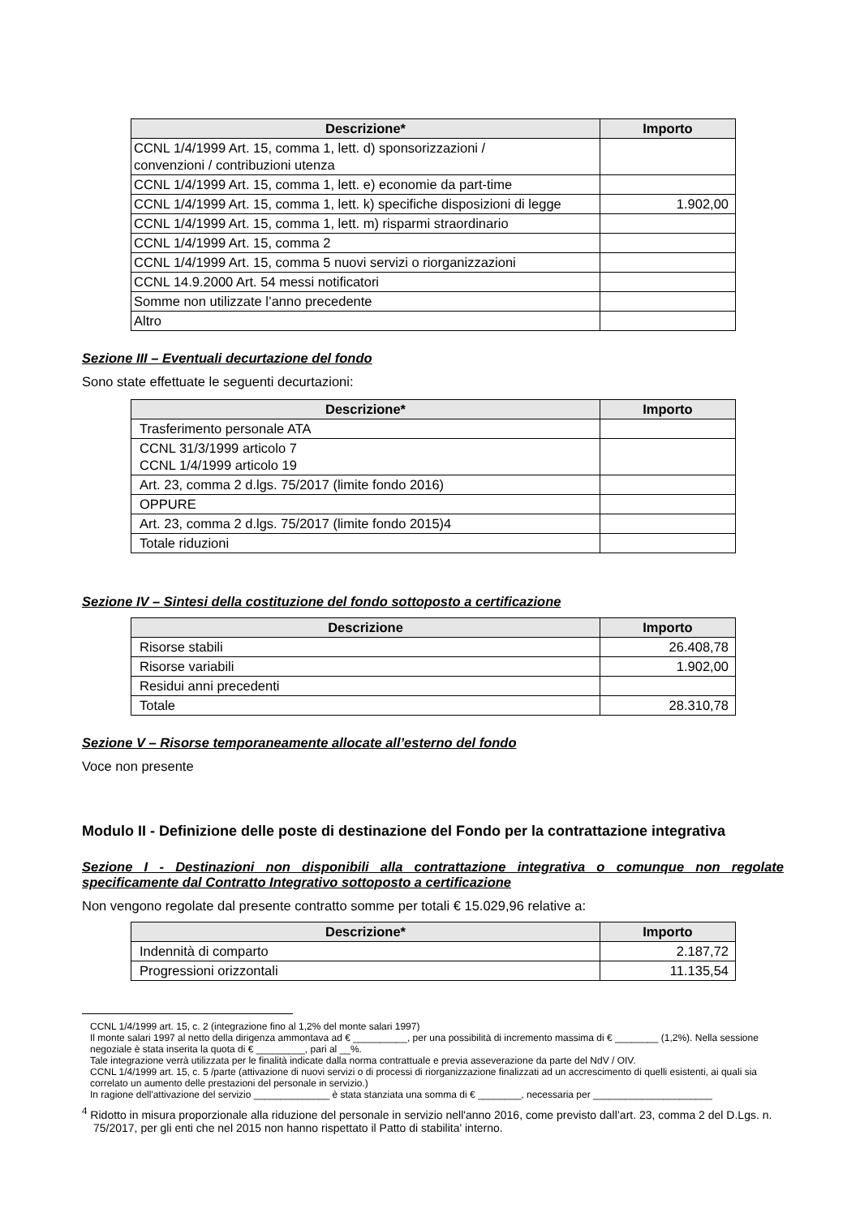| Descrizione* | Importo |
| --- | --- |
| CCNL 1/4/1999 Art. 15, comma 1, lett. d) sponsorizzazioni / convenzioni / contribuzioni utenza | |
| CCNL 1/4/1999 Art. 15, comma 1, lett. e) economie da part-time | |
| CCNL 1/4/1999 Art. 15, comma 1, lett. k) specifiche disposizioni di legge | 1.902,00 |
| CCNL 1/4/1999 Art. 15, comma 1, lett. m) risparmi straordinario | |
| CCNL 1/4/1999 Art. 15, comma 2 | |
| CCNL 1/4/1999 Art. 15, comma 5 nuovi servizi o riorganizzazioni | |
| CCNL 14.9.2000 Art. 54 messi notificatori | |
| Somme non utilizzate l’anno precedente | |
| Altro | |
Sezione III – Eventuali decurtazione del fondo
Sono state effettuate le seguenti decurtazioni:
| Descrizione* | Importo |
| --- | --- |
| Trasferimento personale ATA | |
| CCNL 31/3/1999 articolo 7 CCNL 1/4/1999 articolo 19 | |
| Art. 23, comma 2 d.lgs. 75/2017 (limite fondo 2016) | |
| OPPURE | |
| Art. 23, comma 2 d.lgs. 75/2017 (limite fondo 2015)4 | |
| Totale riduzioni | |
Sezione IV – Sintesi della costituzione del fondo sottoposto a certificazione
| Descrizione | Importo |
| --- | --- |
| Risorse stabili | 26.408,78 |
| Risorse variabili | 1.902,00 |
| Residui anni precedenti | |
| Totale | 28.310,78 |
Sezione V – Risorse temporaneamente allocate all’esterno del fondo
Voce non presente
Modulo II - Definizione delle poste di destinazione del Fondo per la contrattazione integrativa
Sezione I - Destinazioni non disponibili alla contrattazione integrativa o comunque non regolate specificamente dal Contratto Integrativo sottoposto a certificazione
Non vengono regolate dal presente contratto somme per totali € 15.029,96 relative a:
| Descrizione* | Importo |
| --- | --- |
| Indennità di comparto | 2.187,72 |
| Progressioni orizzontali | 11.135,54 |
CCNL 1/4/1999 art. 15, c. 2 (integrazione fino al 1,2% del monte salari 1997)
Il monte salari 1997 al netto della dirigenza ammontava ad € __________, per una possibilità di incremento massima di € ________ (1,2%). Nella sessione negoziale è stata inserita la quota di € _________, pari al __%.
Tale integrazione verrà utilizzata per le finalità indicate dalla norma contrattuale e previa asseverazione da parte del NdV / OIV.
CCNL 1/4/1999 art. 15, c. 5 /parte (attivazione di nuovi servizi o di processi di riorganizzazione finalizzati ad un accrescimento di quelli esistenti, ai quali sia correlato un aumento delle prestazioni del personale in servizio.)
In ragione dell'attivazione del servizio ______________ è stata stanziata una somma di € ________, necessaria per ______________________
<sup>4</sup> Ridotto in misura proporzionale alla riduzione del personale in servizio nell'anno 2016, come previsto dall’art. 23, comma 2 del D.Lgs. n. 75/2017, per gli enti che nel 2015 non hanno rispettato il Patto di stabilita' interno.